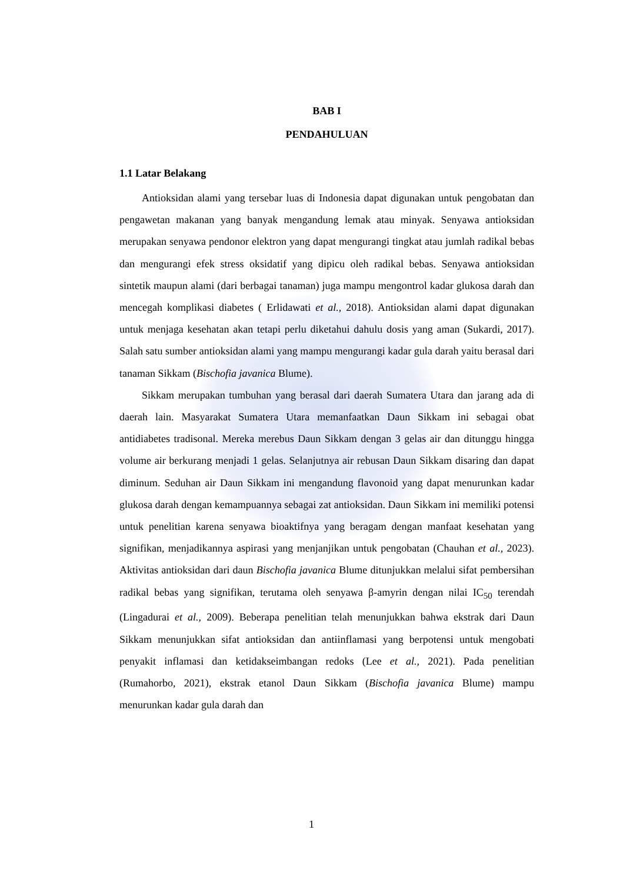BAB I
PENDAHULUAN
1.1 Latar Belakang
Antioksidan alami yang tersebar luas di Indonesia dapat digunakan untuk pengobatan dan pengawetan makanan yang banyak mengandung lemak atau minyak. Senyawa antioksidan merupakan senyawa pendonor elektron yang dapat mengurangi tingkat atau jumlah radikal bebas dan mengurangi efek stress oksidatif yang dipicu oleh radikal bebas. Senyawa antioksidan sintetik maupun alami (dari berbagai tanaman) juga mampu mengontrol kadar glukosa darah dan mencegah komplikasi diabetes ( Erlidawati et al., 2018). Antioksidan alami dapat digunakan untuk menjaga kesehatan akan tetapi perlu diketahui dahulu dosis yang aman (Sukardi, 2017). Salah satu sumber antioksidan alami yang mampu mengurangi kadar gula darah yaitu berasal dari tanaman Sikkam (Bischofia javanica Blume).
Sikkam merupakan tumbuhan yang berasal dari daerah Sumatera Utara dan jarang ada di daerah lain. Masyarakat Sumatera Utara memanfaatkan Daun Sikkam ini sebagai obat antidiabetes tradisonal. Mereka merebus Daun Sikkam dengan 3 gelas air dan ditunggu hingga volume air berkurang menjadi 1 gelas. Selanjutnya air rebusan Daun Sikkam disaring dan dapat diminum. Seduhan air Daun Sikkam ini mengandung flavonoid yang dapat menurunkan kadar glukosa darah dengan kemampuannya sebagai zat antioksidan. Daun Sikkam ini memiliki potensi untuk penelitian karena senyawa bioaktifnya yang beragam dengan manfaat kesehatan yang signifikan, menjadikannya aspirasi yang menjanjikan untuk pengobatan (Chauhan et al., 2023). Aktivitas antioksidan dari daun Bischofia javanica Blume ditunjukkan melalui sifat pembersihan radikal bebas yang signifikan, terutama oleh senyawa β-amyrin dengan nilai IC<sub>50</sub> terendah (Lingadurai et al., 2009). Beberapa penelitian telah menunjukkan bahwa ekstrak dari Daun Sikkam menunjukkan sifat antioksidan dan antiinflamasi yang berpotensi untuk mengobati penyakit inflamasi dan ketidakseimbangan redoks (Lee et al., 2021). Pada penelitian (Rumahorbo, 2021), ekstrak etanol Daun Sikkam (Bischofia javanica Blume) mampu menurunkan kadar gula darah dan
1